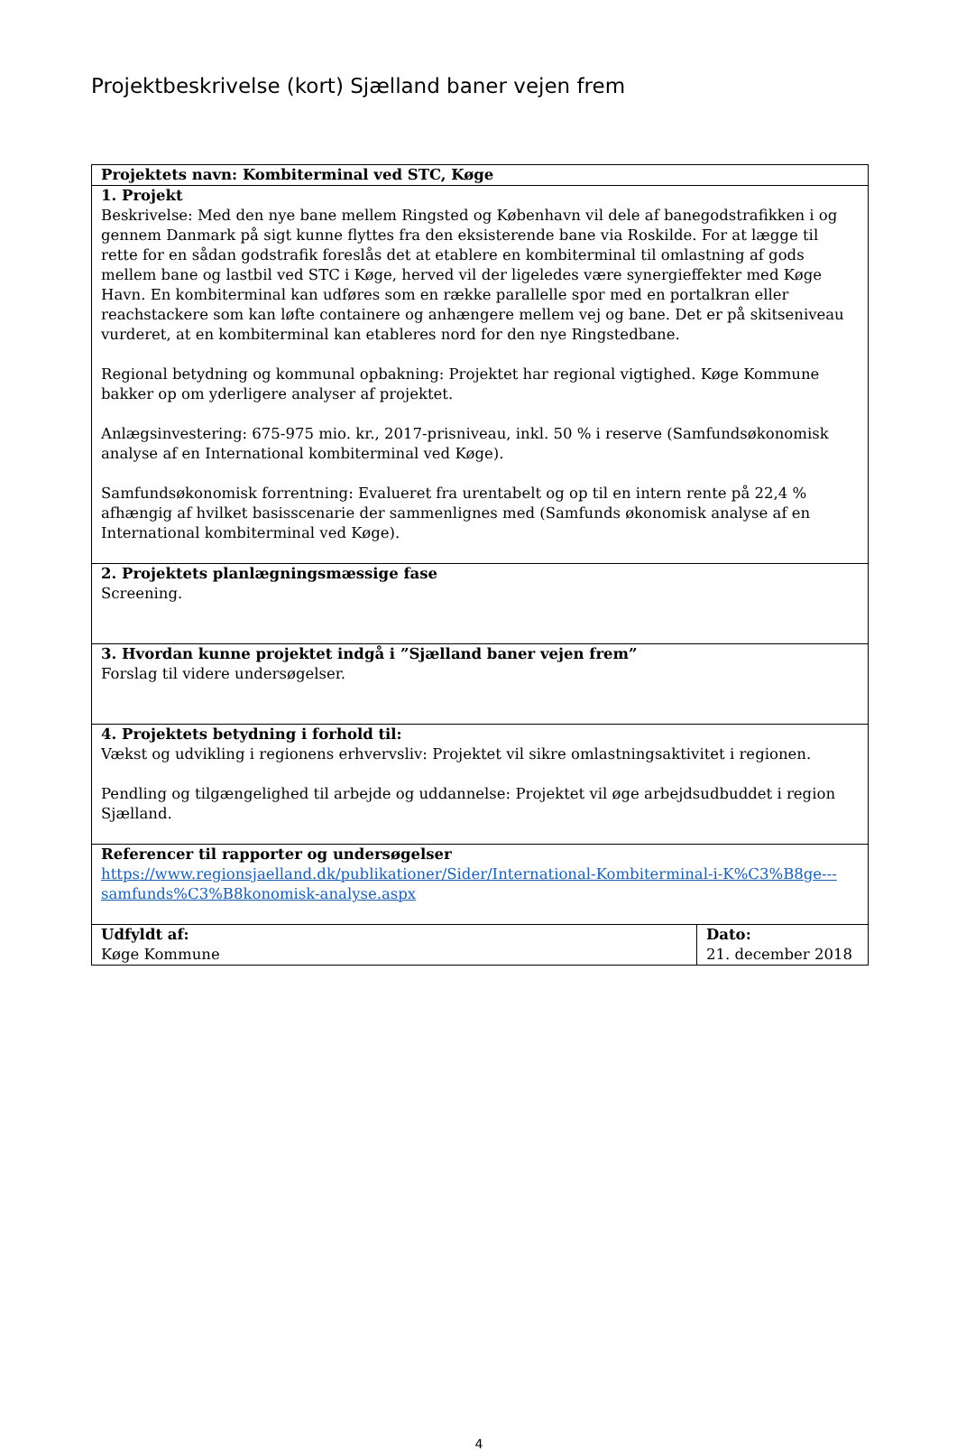Projektbeskrivelse (kort) Sjælland baner vejen frem
| Projektets navn: Kombiterminal ved STC, Køge | |
| 1. Projekt Beskrivelse: Med den nye bane mellem Ringsted og København vil dele af banegodstrafikken i og gennem Danmark på sigt kunne flyttes fra den eksisterende bane via Roskilde. For at lægge til rette for en sådan godstrafik foreslås det at etablere en kombiterminal til omlastning af gods mellem bane og lastbil ved STC i Køge, herved vil der ligeledes være synergieffekter med Køge Havn. En kombiterminal kan udføres som en række parallelle spor med en portalkran eller reachstackere som kan løfte containere og anhængere mellem vej og bane. Det er på skitseniveau vurderet, at en kombiterminal kan etableres nord for den nye Ringstedbane. Regional betydning og kommunal opbakning: Projektet har regional vigtighed. Køge Kommune bakker op om yderligere analyser af projektet. Anlægsinvestering: 675-975 mio. kr., 2017-prisniveau, inkl. 50 % i reserve (Samfundsøkonomisk analyse af en International kombiterminal ved Køge). Samfundsøkonomisk forrentning: Evalueret fra urentabelt og op til en intern rente på 22,4 % afhængig af hvilket basisscenarie der sammenlignes med (Samfunds økonomisk analyse af en International kombiterminal ved Køge). | |
| 2. Projektets planlægningsmæssige fase Screening. | |
| 3. Hvordan kunne projektet indgå i ”Sjælland baner vejen frem” Forslag til videre undersøgelser. | |
| 4. Projektets betydning i forhold til: Vækst og udvikling i regionens erhvervsliv: Projektet vil sikre omlastningsaktivitet i regionen. Pendling og tilgængelighed til arbejde og uddannelse: Projektet vil øge arbejdsudbuddet i region Sjælland. | |
| Referencer til rapporter og undersøgelser https://www.regionsjaelland.dk/publikationer/Sider/International-Kombiterminal-i-K%C3%B8ge---samfunds%C3%B8konomisk-analyse.aspx | |
| Udfyldt af: Køge Kommune | Dato: 21. december 2018 |
4